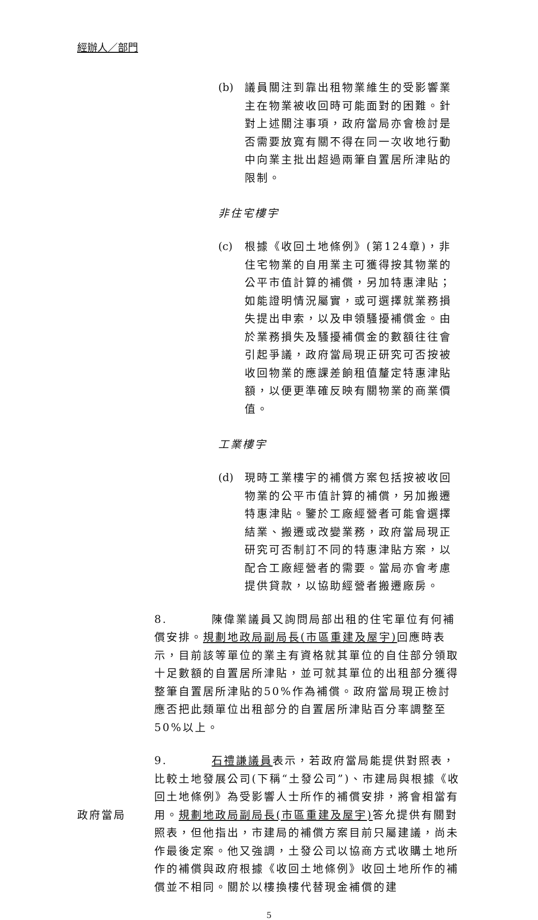經辦人／部門
(b) 議員關注到靠出租物業維生的受影響業主在物業被收回時可能面對的困難。針對上述關注事項，政府當局亦會檢討是否需要放寬有關不得在同一次收地行動中向業主批出超過兩筆自置居所津貼的限制。
非住宅樓宇
(c) 根據《收回土地條例》(第124章)，非住宅物業的自用業主可獲得按其物業的公平市值計算的補償，另加特惠津貼；如能證明情況屬實，或可選擇就業務損失提出申索，以及申領騷擾補償金。由於業務損失及騷擾補償金的數額往往會引起爭議，政府當局現正研究可否按被收回物業的應課差餉租值釐定特惠津貼額，以便更準確反映有關物業的商業價值。
工業樓宇
(d) 現時工業樓宇的補償方案包括按被收回物業的公平市值計算的補償，另加搬遷特惠津貼。鑒於工廠經營者可能會選擇結業、搬遷或改變業務，政府當局現正研究可否制訂不同的特惠津貼方案，以配合工廠經營者的需要。當局亦會考慮提供貸款，以協助經營者搬遷廠房。
8. 陳偉業議員又詢問局部出租的住宅單位有何補償安排。規劃地政局副局長(市區重建及屋宇) 回應時表示，目前該等單位的業主有資格就其單位的自住部分領取十足數額的自置居所津貼，並可就其單位的出租部分獲得整筆自置居所津貼的50%作為補償。政府當局現正檢討應否把此類單位出租部分的自置居所津貼百分率調整至50%以上。
政府當局 9. 石禮謙議員表示，若政府當局能提供對照表，比較土地發展公司(下稱“土發公司”)、市建局與根據《收回土地條例》為受影響人士所作的補償安排，將會相當有用。規劃地政局副局長(市區重建及屋宇) 答允提供有關對照表，但他指出，市建局的補償方案目前只屬建議，尚未作最後定案。他又強調，土發公司以協商方式收購土地所作的補償與政府根據《收回土地條例》收回土地所作的補償並不相同。關於以樓換樓代替現金補償的建
5